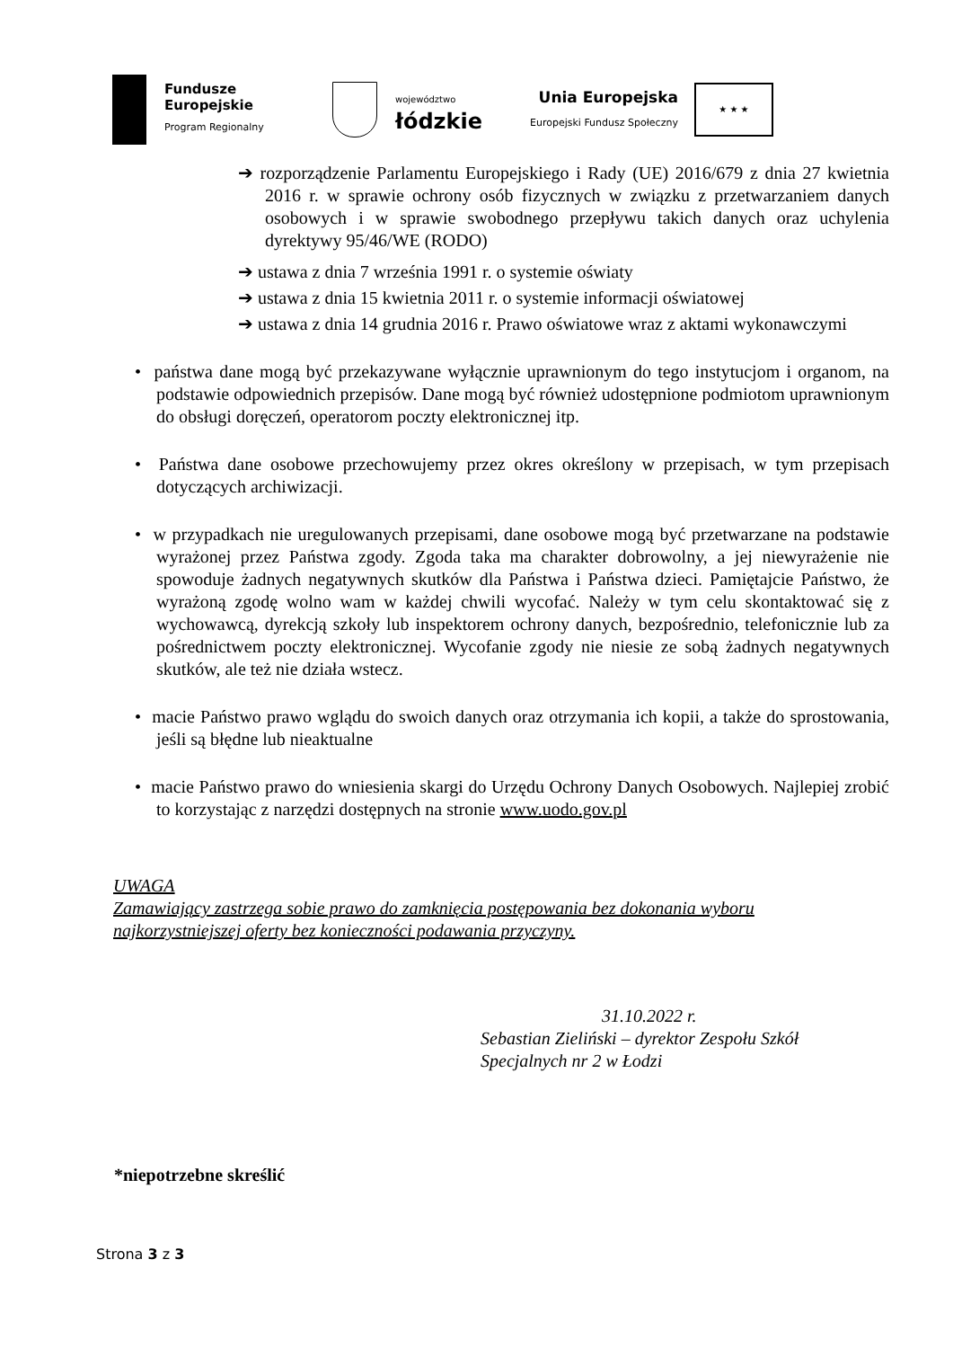Fundusze
Europejskie
Program Regionalny
województwo
łódzkie
Unia Europejska
Europejski Fundusz Społeczny
★ ★ ★
➔ rozporządzenie Parlamentu Europejskiego i Rady (UE) 2016/679 z dnia 27 kwietnia 2016 r. w sprawie ochrony osób fizycznych w związku z przetwarzaniem danych osobowych i w sprawie swobodnego przepływu takich danych oraz uchylenia dyrektywy 95/46/WE (RODO)
➔ ustawa z dnia 7 września 1991 r. o systemie oświaty
➔ ustawa z dnia 15 kwietnia 2011 r. o systemie informacji oświatowej
➔ ustawa z dnia 14 grudnia 2016 r. Prawo oświatowe wraz z aktami wykonawczymi
• państwa dane mogą być przekazywane wyłącznie uprawnionym do tego instytucjom i organom, na podstawie odpowiednich przepisów. Dane mogą być również udostępnione podmiotom uprawnionym do obsługi doręczeń, operatorom poczty elektronicznej itp.
• Państwa dane osobowe przechowujemy przez okres określony w przepisach, w tym przepisach dotyczących archiwizacji.
• w przypadkach nie uregulowanych przepisami, dane osobowe mogą być przetwarzane na podstawie wyrażonej przez Państwa zgody. Zgoda taka ma charakter dobrowolny, a jej niewyrażenie nie spowoduje żadnych negatywnych skutków dla Państwa i Państwa dzieci. Pamiętajcie Państwo, że wyrażoną zgodę wolno wam w każdej chwili wycofać. Należy w tym celu skontaktować się z wychowawcą, dyrekcją szkoły lub inspektorem ochrony danych, bezpośrednio, telefonicznie lub za pośrednictwem poczty elektronicznej. Wycofanie zgody nie niesie ze sobą żadnych negatywnych skutków, ale też nie działa wstecz.
• macie Państwo prawo wglądu do swoich danych oraz otrzymania ich kopii, a także do sprostowania, jeśli są błędne lub nieaktualne
• macie Państwo prawo do wniesienia skargi do Urzędu Ochrony Danych Osobowych. Najlepiej zrobić to korzystając z narzędzi dostępnych na stronie www.uodo.gov.pl
UWAGA
Zamawiający zastrzega sobie prawo do zamknięcia postępowania bez dokonania wyboru najkorzystniejszej oferty bez konieczności podawania przyczyny.
31.10.2022 r.
Sebastian Zieliński – dyrektor Zespołu Szkół
Specjalnych nr 2 w Łodzi
*niepotrzebne skreślić
Strona 3 z 3